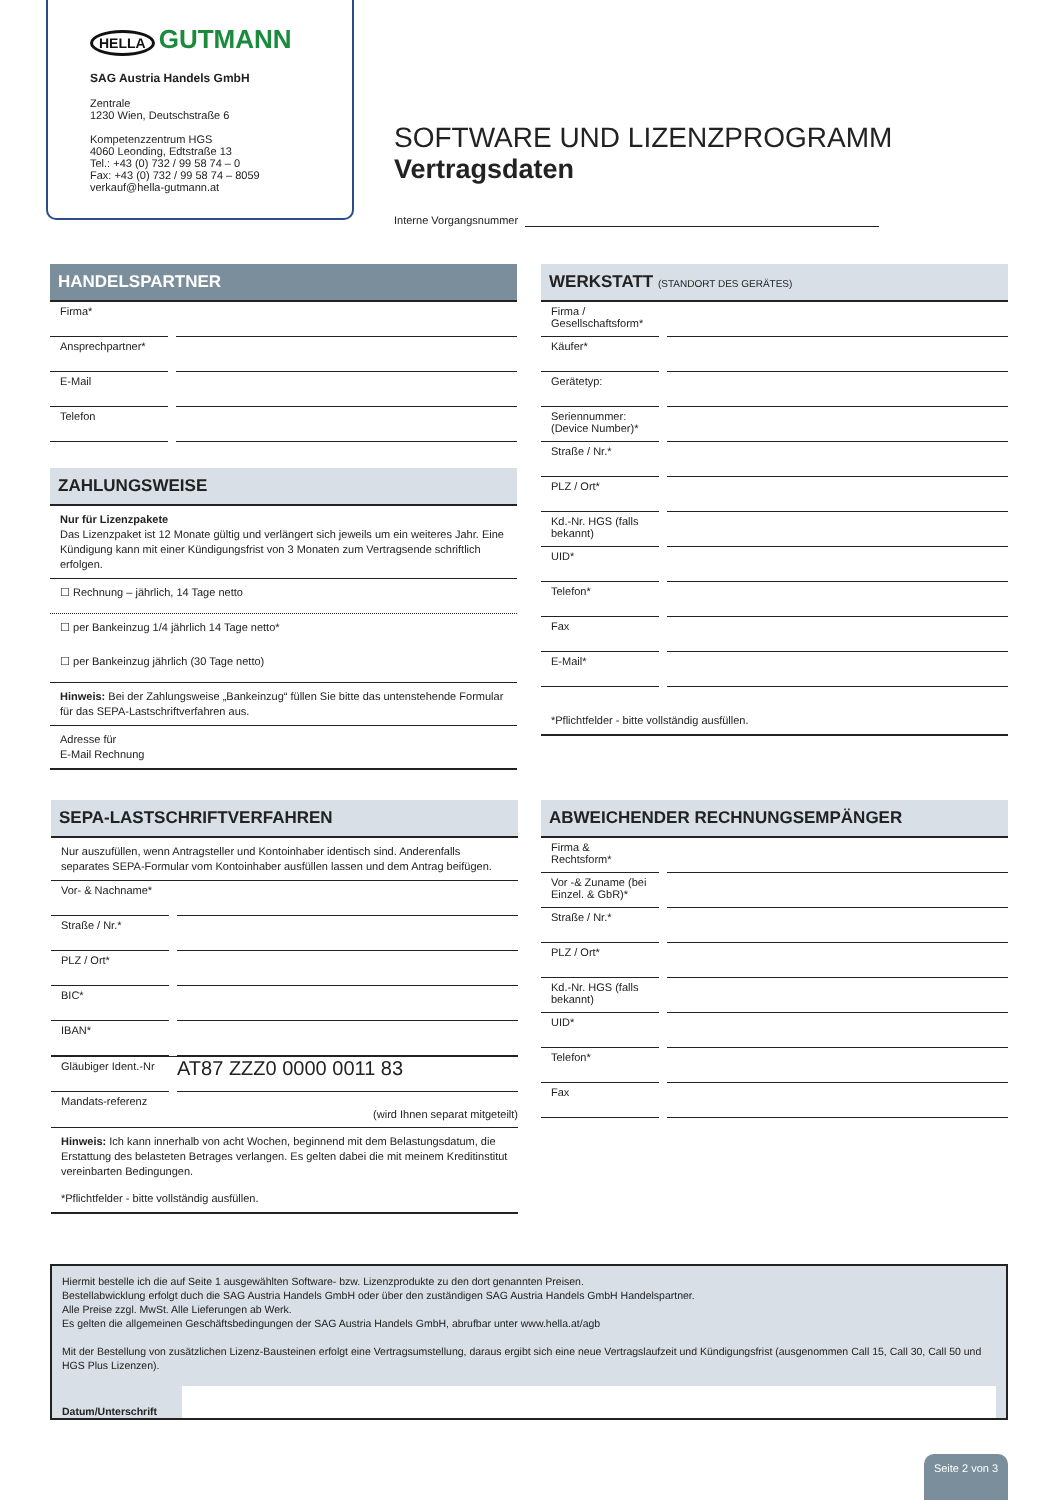HELLA GUTMANN
SAG Austria Handels GmbH
Zentrale
1230 Wien, Deutschstraße 6
Kompetenzzentrum HGS
4060 Leonding, Edtstraße 13
Tel.: +43 (0) 732 / 99 58 74 – 0
Fax: +43 (0) 732 / 99 58 74 – 8059
verkauf@hella-gutmann.at
SOFTWARE UND LIZENZPROGRAMM
Vertragsdaten
Interne Vorgangsnummer
HANDELSPARTNER
Firma*
Ansprechpartner*
E-Mail
Telefon
ZAHLUNGSWEISE
Nur für Lizenzpakete
Das Lizenzpaket ist 12 Monate gültig und verlängert sich jeweils um ein weiteres Jahr. Eine Kündigung kann mit einer Kündigungsfrist von 3 Monaten zum Vertragsende schriftlich erfolgen.
☐ Rechnung – jährlich, 14 Tage netto
☐ per Bankeinzug 1/4 jährlich 14 Tage netto*
☐ per Bankeinzug jährlich (30 Tage netto)
Hinweis: Bei der Zahlungsweise „Bankeinzug“ füllen Sie bitte das untenstehende Formular für das SEPA-Lastschriftverfahren aus.
Adresse für
E-Mail Rechnung
WERKSTATT (STANDORT DES GERÄTES)
Firma / Gesellschaftsform*
Käufer*
Gerätetyp:
Seriennummer: (Device Number)*
Straße / Nr.*
PLZ / Ort*
Kd.-Nr. HGS (falls bekannt)
UID*
Telefon*
Fax
E-Mail*
*Pflichtfelder - bitte vollständig ausfüllen.
SEPA-LASTSCHRIFTVERFAHREN
Nur auszufüllen, wenn Antragsteller und Kontoinhaber identisch sind. Anderenfalls separates SEPA-Formular vom Kontoinhaber ausfüllen lassen und dem Antrag beifügen.
Vor- & Nachname*
Straße / Nr.*
PLZ / Ort*
BIC*
IBAN*
Gläubiger Ident.-Nr
AT87 ZZZ0 0000 0011 83
Mandats-referenz
(wird Ihnen separat mitgeteilt)
Hinweis: Ich kann innerhalb von acht Wochen, beginnend mit dem Belastungsdatum, die Erstattung des belasteten Betrages verlangen. Es gelten dabei die mit meinem Kreditinstitut vereinbarten Bedingungen.
*Pflichtfelder - bitte vollständig ausfüllen.
ABWEICHENDER RECHNUNGSEMPÄNGER
Firma & Rechtsform*
Vor -& Zuname (bei Einzel. & GbR)*
Straße / Nr.*
PLZ / Ort*
Kd.-Nr. HGS (falls bekannt)
UID*
Telefon*
Fax
Hiermit bestelle ich die auf Seite 1 ausgewählten Software- bzw. Lizenzprodukte zu den dort genannten Preisen.
Bestellabwicklung erfolgt duch die SAG Austria Handels GmbH oder über den zuständigen SAG Austria Handels GmbH Handelspartner.
Alle Preise zzgl. MwSt. Alle Lieferungen ab Werk.
Es gelten die allgemeinen Geschäftsbedingungen der SAG Austria Handels GmbH, abrufbar unter www.hella.at/agb
Mit der Bestellung von zusätzlichen Lizenz-Bausteinen erfolgt eine Vertragsumstellung, daraus ergibt sich eine neue Vertragslaufzeit und Kündigungsfrist (ausgenommen Call 15, Call 30, Call 50 und HGS Plus Lizenzen).
Datum/Unterschrift
Seite 2 von 3